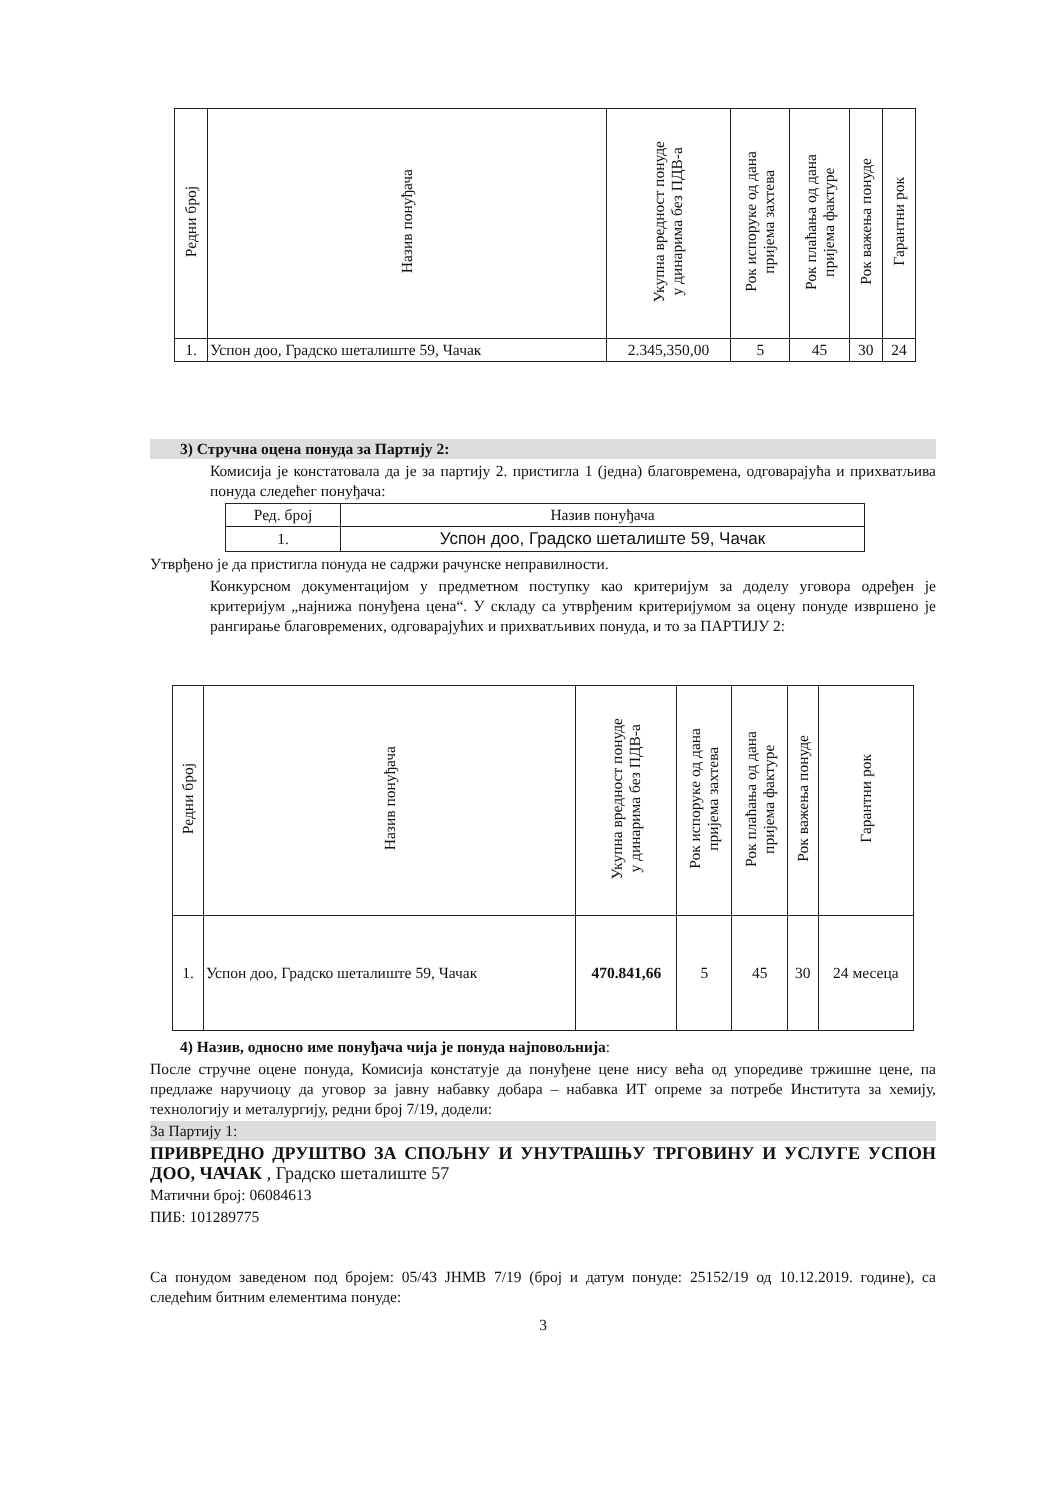| Редни број | Назив понуђача | Укупна вредност понуде у динарима без ПДВ-а | Рок испоруке од дана пријема захтева | Рок плаћања од дана пријема фактуре | Рок важења понуде | Гарантни рок |
| --- | --- | --- | --- | --- | --- | --- |
| 1. | Успон доо, Градско шеталиште 59, Чачак | 2.345,350,00 | 5 | 45 | 30 | 24 |
3) Стручна оцена понуда за Партију 2:
Комисија је констатовала да је за партију 2. пристигла 1 (једна) благовремена, одговарајућа и прихватљива понуда следећег понуђача:
| Ред. број | Назив понуђача |
| 1. | Успон доо, Градско шеталиште 59, Чачак |
Утврђено је да пристигла понуда не садржи рачунске неправилности.
Конкурсном документацијом у предметном поступку као критеријум за доделу уговора одређен је критеријум „најнижа понуђена цена“. У складу са утврђеним критеријумом за оцену понуде извршено је рангирање благовремених, одговарајућих и прихватљивих понуда, и то за ПАРТИЈУ 2:
| Редни број | Назив понуђача | Укупна вредност понуде у динарима без ПДВ-а | Рок испоруке од дана пријема захтева | Рок плаћања од дана пријема фактуре | Рок важења понуде | Гарантни рок |
| --- | --- | --- | --- | --- | --- | --- |
| 1. | Успон доо, Градско шеталиште 59, Чачак | 470.841,66 | 5 | 45 | 30 | 24 месеца |
4) Назив, односно име понуђача чија је понуда најповољнија:
После стручне оцене понуда, Комисија констатује да понуђене цене нису већа од упоредиве тржишне цене, па предлаже наручиоцу да уговор за јавну набавку добара – набавка ИТ опреме за потребе Института за хемију, технологију и металургију, редни број 7/19, додели:
За Партију 1:
ПРИВРЕДНО ДРУШТВО ЗА СПОЉНУ И УНУТРАШЊУ ТРГОВИНУ И УСЛУГЕ УСПОН ДОО, ЧАЧАК , Градско шеталиште 57
Матични број: 06084613
ПИБ: 101289775
Са понудом заведеном под бројем: 05/43 ЈНМВ 7/19 (број и датум понуде: 25152/19 од 10.12.2019. године), са следећим битним елементима понуде:
3